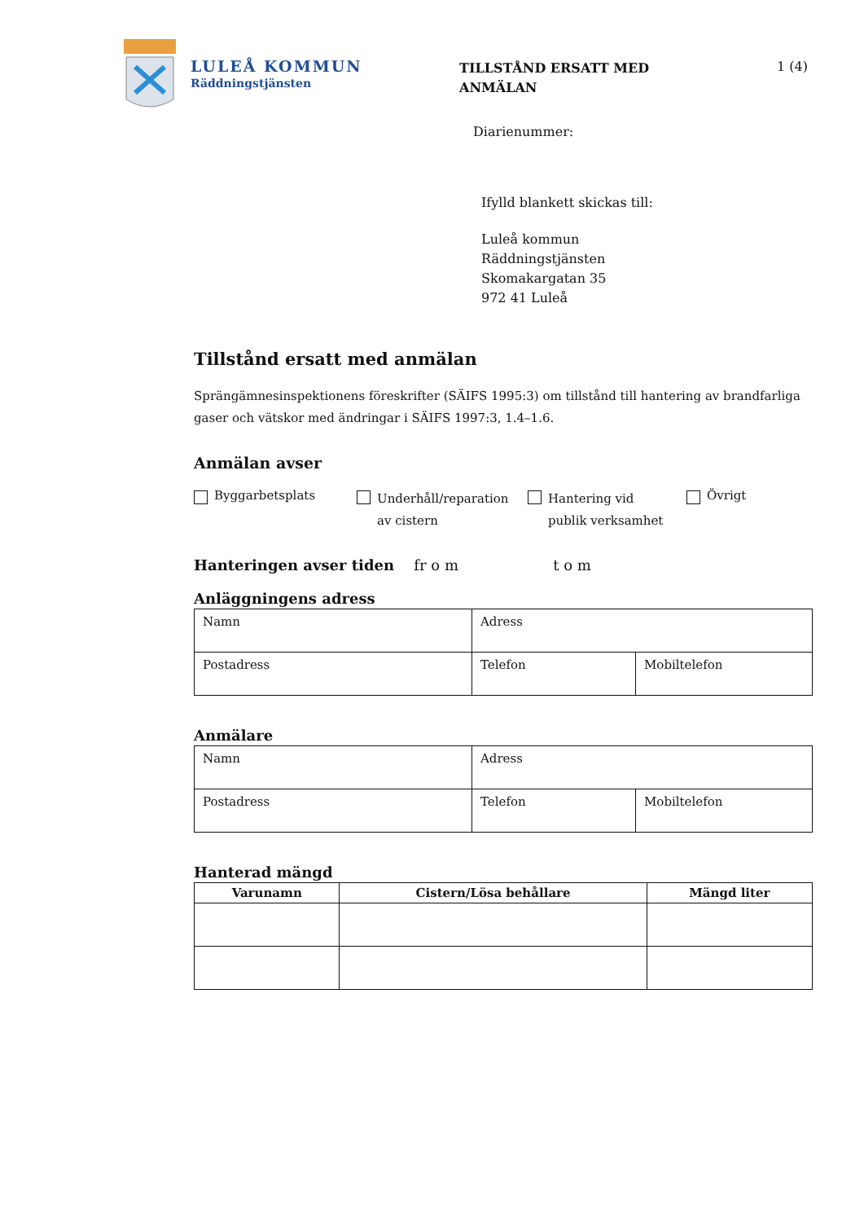LULEÅ KOMMUN
Räddningstjänsten
TILLSTÅND ERSATT MED
ANMÄLAN
1 (4)
Diarienummer:
Ifylld blankett skickas till:
Luleå kommun
Räddningstjänsten
Skomakargatan 35
972 41 Luleå
Tillstånd ersatt med anmälan
Sprängämnesinspektionens föreskrifter (SÄIFS 1995:3) om tillstånd till hantering av brandfarliga gaser och vätskor med ändringar i SÄIFS 1997:3, 1.4–1.6.
Anmälan avser
Byggarbetsplats
Underhåll/reparation
av cistern
Hantering vid
publik verksamhet
Övrigt
Hanteringen avser tiden fr o m t o m
Anläggningens adress
| Namn | Adress | |
| Postadress | Telefon | Mobiltelefon |
Anmälare
| Namn | Adress | |
| Postadress | Telefon | Mobiltelefon |
Hanterad mängd
| Varunamn | Cistern/Lösa behållare | Mängd liter |
| --- | --- | --- |